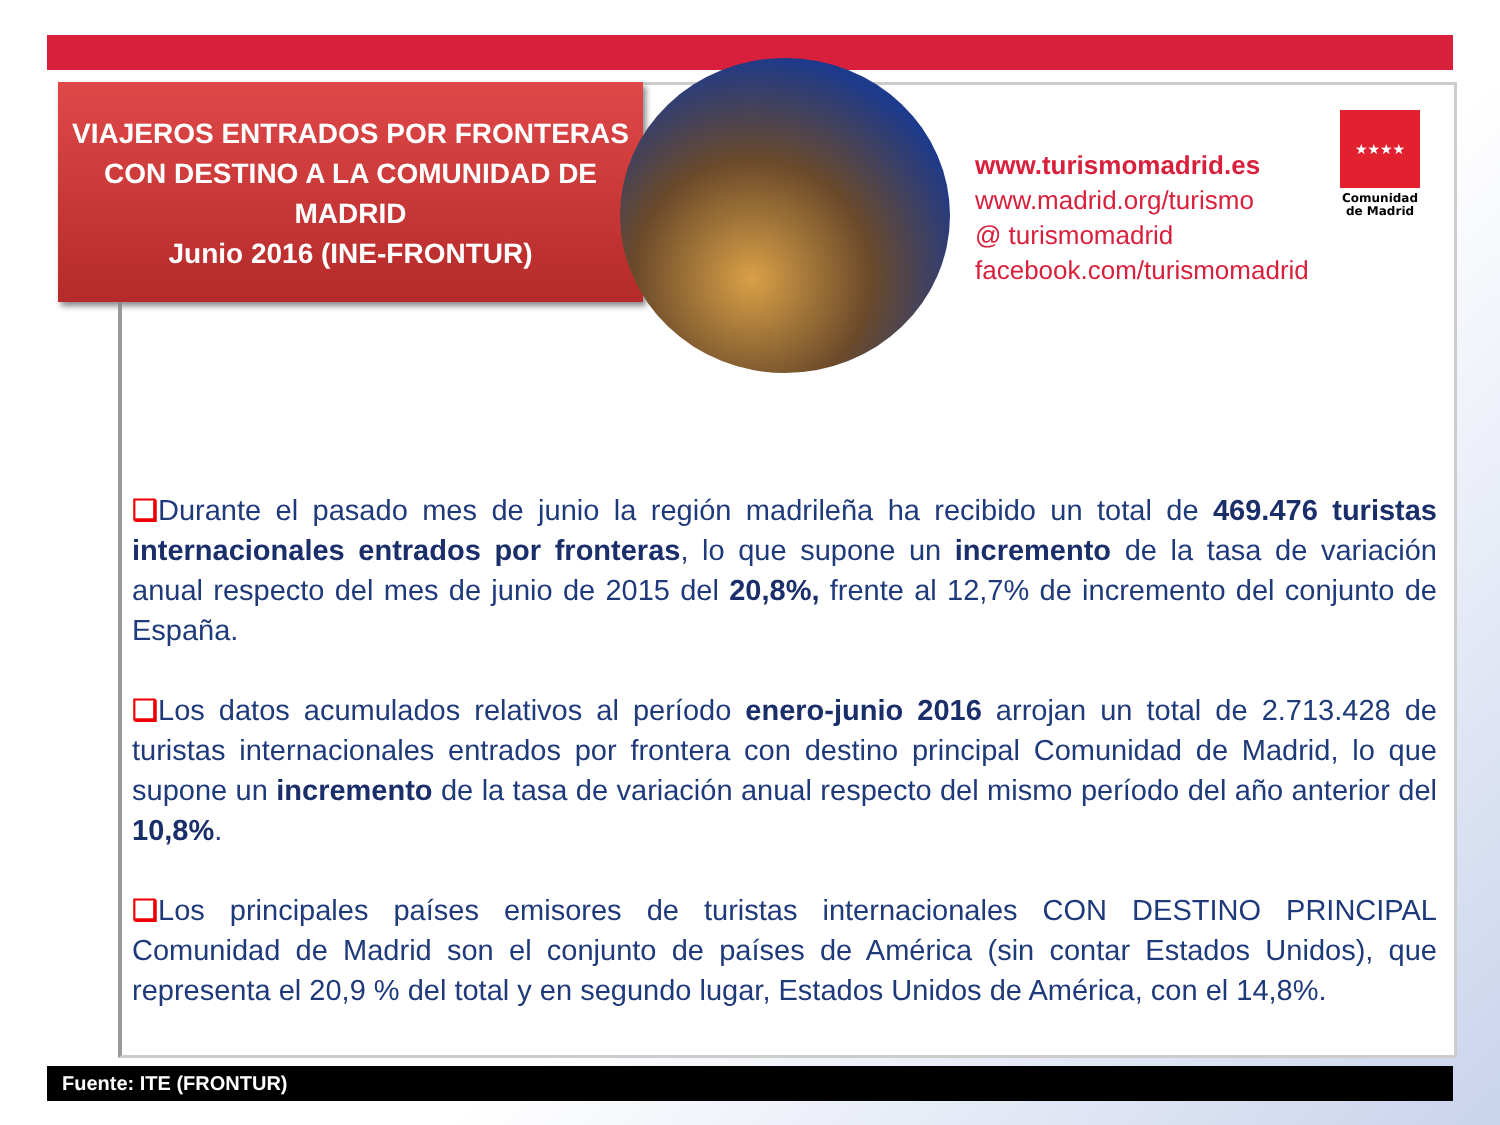VIAJEROS ENTRADOS POR FRONTERAS CON DESTINO A LA COMUNIDAD DE MADRID
Junio 2016 (INE-FRONTUR)
www.turismomadrid.es
www.madrid.org/turismo
@ turismomadrid
facebook.com/turismomadrid
★★★★
Comunidad de Madrid
❑Durante el pasado mes de junio la región madrileña ha recibido un total de 469.476 turistas internacionales entrados por fronteras, lo que supone un incremento de la tasa de variación anual respecto del mes de junio de 2015 del 20,8%, frente al 12,7% de incremento del conjunto de España.
❑Los datos acumulados relativos al período enero-junio 2016 arrojan un total de 2.713.428 de turistas internacionales entrados por frontera con destino principal Comunidad de Madrid, lo que supone un incremento de la tasa de variación anual respecto del mismo período del año anterior del 10,8%.
❑Los principales países emisores de turistas internacionales CON DESTINO PRINCIPAL Comunidad de Madrid son el conjunto de países de América (sin contar Estados Unidos), que representa el 20,9 % del total y en segundo lugar, Estados Unidos de América, con el 14,8%.
Fuente: ITE (FRONTUR)